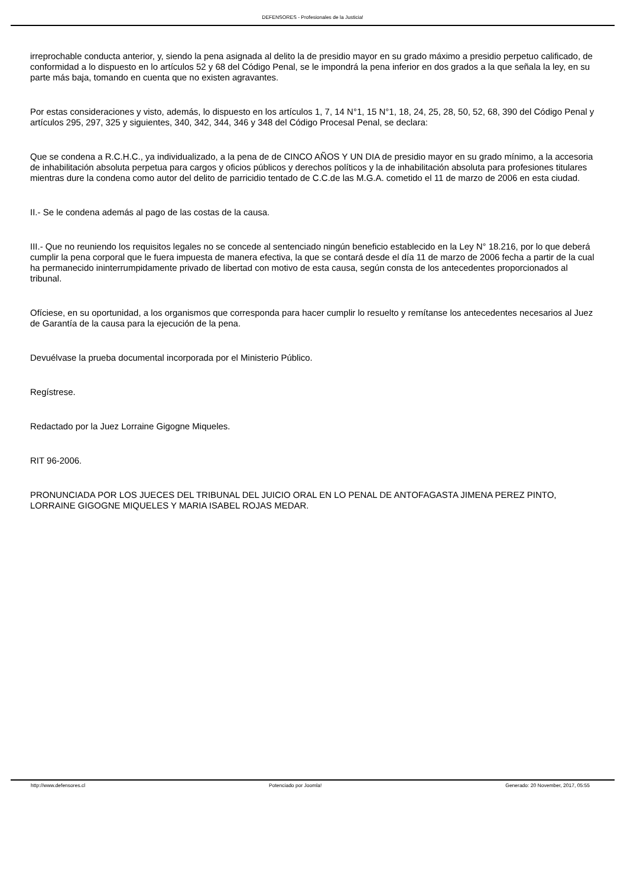DEFENSORES - Profesionales de la Justicia!
irreprochable conducta anterior, y, siendo la pena asignada al delito la de presidio mayor en su grado máximo a presidio perpetuo calificado, de conformidad a lo dispuesto en lo artículos 52 y 68 del Código Penal, se le impondrá la pena inferior en dos grados a la que señala la ley, en su parte más baja, tomando en cuenta que no existen agravantes.
Por estas consideraciones y visto, además, lo dispuesto en los artículos 1, 7, 14 N°1, 15 N°1, 18, 24, 25, 28, 50, 52, 68, 390 del Código Penal y artículos 295, 297, 325 y siguientes, 340, 342, 344, 346 y 348 del Código Procesal Penal, se declara:
Que se condena a R.C.H.C., ya individualizado, a la pena de de CINCO AÑOS Y UN DIA de presidio mayor en su grado mínimo, a la accesoria de inhabilitación absoluta perpetua para cargos y oficios públicos y derechos políticos y la de inhabilitación absoluta para profesiones titulares mientras dure la condena como autor del delito de parricidio tentado de C.C.de las M.G.A. cometido el 11 de marzo de 2006 en esta ciudad.
II.- Se le condena además al pago de las costas de la causa.
III.- Que no reuniendo los requisitos legales no se concede al sentenciado ningún beneficio establecido en la Ley N° 18.216, por lo que deberá cumplir la pena corporal que le fuera impuesta de manera efectiva, la que se contará desde el día 11 de marzo de 2006 fecha a partir de la cual ha permanecido ininterrumpidamente privado de libertad con motivo de esta causa, según consta de los antecedentes proporcionados al tribunal.
Ofíciese, en su oportunidad, a los organismos que corresponda para hacer cumplir lo resuelto y remítanse los antecedentes necesarios al Juez de Garantía de la causa para la ejecución de la pena.
Devuélvase la prueba documental incorporada por el Ministerio Público.
Regístrese.
Redactado por la Juez Lorraine Gigogne Miqueles.
RIT 96-2006.
PRONUNCIADA POR LOS JUECES DEL TRIBUNAL DEL JUICIO ORAL EN LO PENAL DE ANTOFAGASTA JIMENA PEREZ PINTO, LORRAINE GIGOGNE MIQUELES Y MARIA ISABEL ROJAS MEDAR.
http://www.defensores.cl Potenciado por Joomla! Generado: 20 November, 2017, 05:55